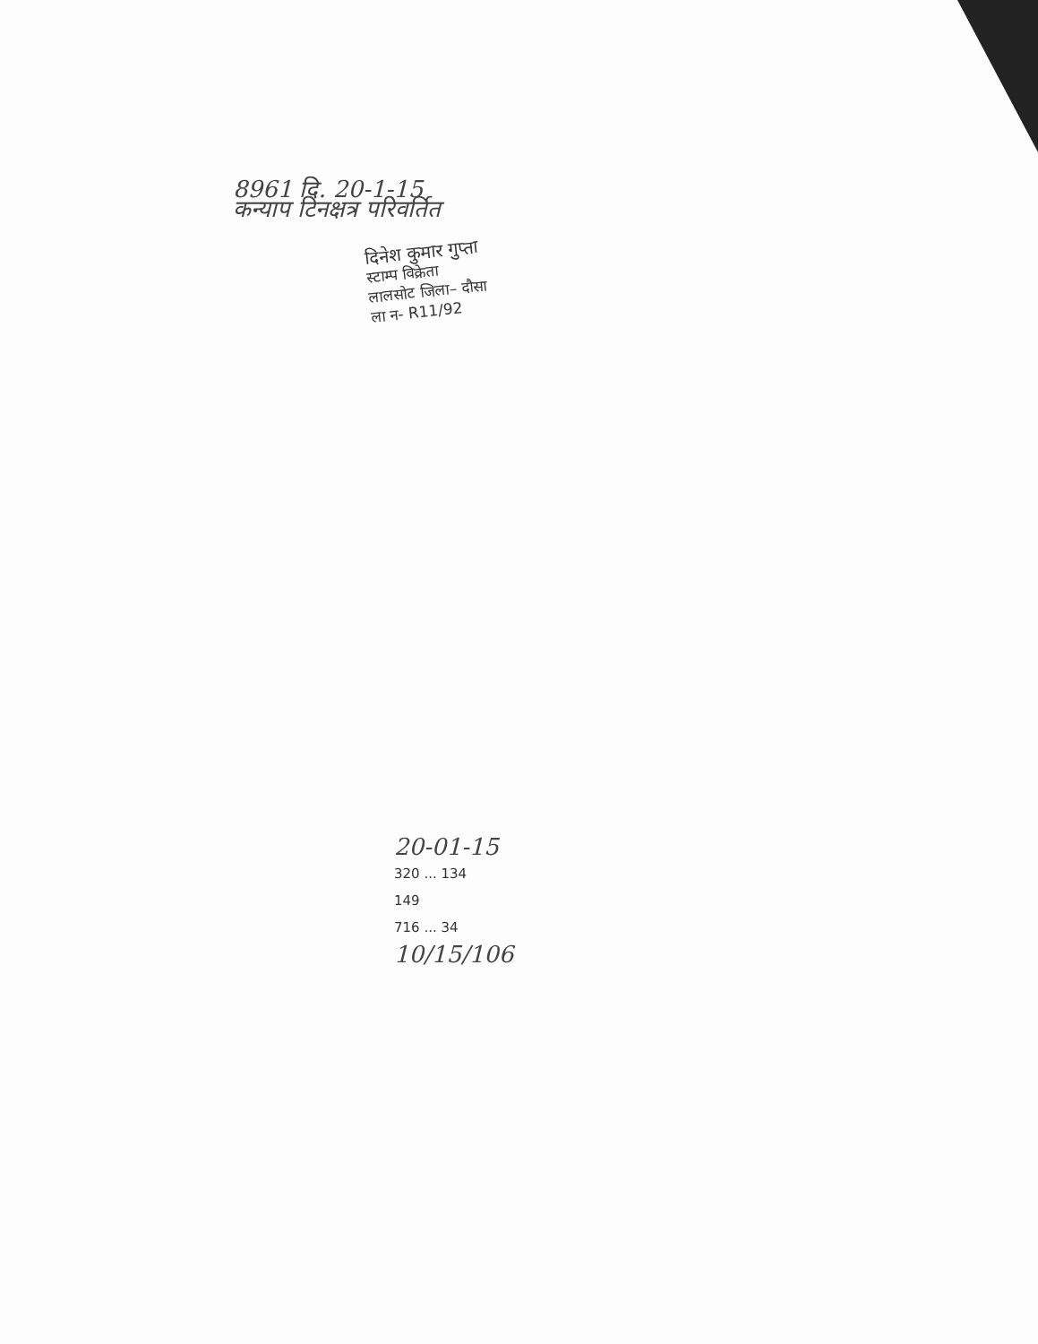8961 दि. 20-1-15
कन्‍याप टिनक्षत्र परिवर्तित
दिनेश कुमार गुप्ता
स्टाम्प विक्रेता
लालसोट जिला– दौसा
ला न- R11/92
20-01-15
320 ... 134
149
716 ... 34
10/15/106